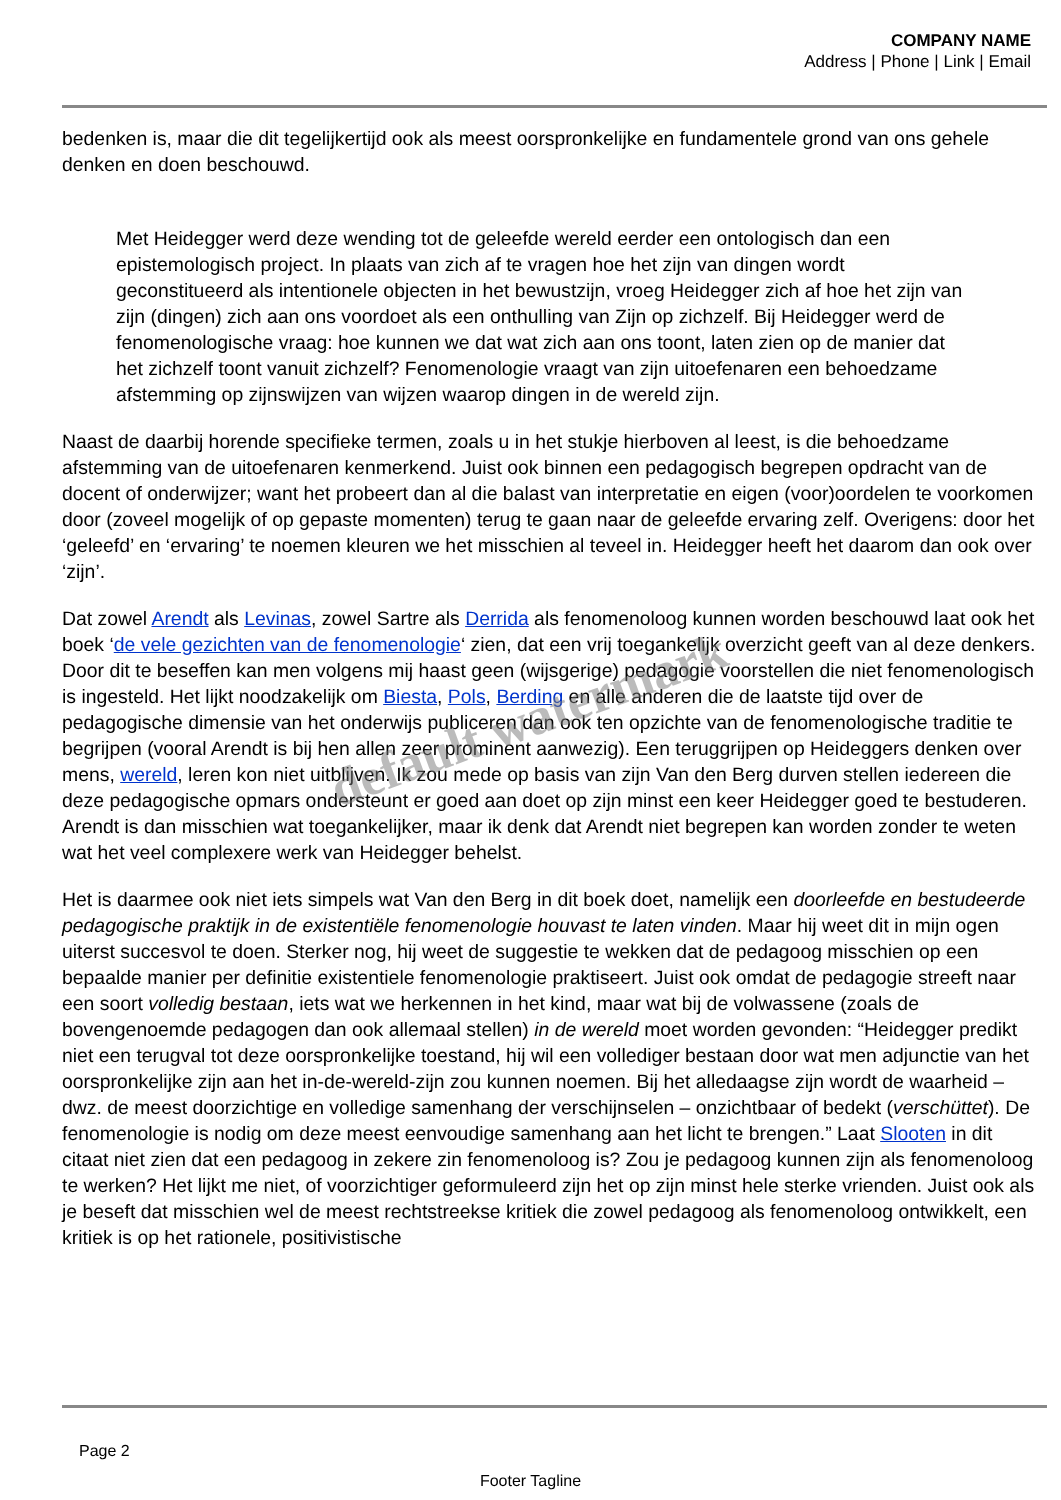COMPANY NAME
Address | Phone | Link | Email
bedenken is, maar die dit tegelijkertijd ook als meest oorspronkelijke en fundamentele grond van ons gehele denken en doen beschouwd.
Met Heidegger werd deze wending tot de geleefde wereld eerder een ontologisch dan een epistemologisch project. In plaats van zich af te vragen hoe het zijn van dingen wordt geconstitueerd als intentionele objecten in het bewustzijn, vroeg Heidegger zich af hoe het zijn van zijn (dingen) zich aan ons voordoet als een onthulling van Zijn op zichzelf. Bij Heidegger werd de fenomenologische vraag: hoe kunnen we dat wat zich aan ons toont, laten zien op de manier dat het zichzelf toont vanuit zichzelf? Fenomenologie vraagt van zijn uitoefenaren een behoedzame afstemming op zijnswijzen van wijzen waarop dingen in de wereld zijn.
Naast de daarbij horende specifieke termen, zoals u in het stukje hierboven al leest, is die behoedzame afstemming van de uitoefenaren kenmerkend. Juist ook binnen een pedagogisch begrepen opdracht van de docent of onderwijzer; want het probeert dan al die balast van interpretatie en eigen (voor)oordelen te voorkomen door (zoveel mogelijk of op gepaste momenten) terug te gaan naar de geleefde ervaring zelf. Overigens: door het ‘geleefd’ en ‘ervaring’ te noemen kleuren we het misschien al teveel in. Heidegger heeft het daarom dan ook over ‘zijn’.
Dat zowel Arendt als Levinas, zowel Sartre als Derrida als fenomenoloog kunnen worden beschouwd laat ook het boek ‘de vele gezichten van de fenomenologie‘ zien, dat een vrij toegankelijk overzicht geeft van al deze denkers. Door dit te beseffen kan men volgens mij haast geen (wijsgerige) pedagogie voorstellen die niet fenomenologisch is ingesteld. Het lijkt noodzakelijk om Biesta, Pols, Berding en alle anderen die de laatste tijd over de pedagogische dimensie van het onderwijs publiceren dan ook ten opzichte van de fenomenologische traditie te begrijpen (vooral Arendt is bij hen allen zeer prominent aanwezig). Een teruggrijpen op Heideggers denken over mens, wereld, leren kon niet uitblijven. Ik zou mede op basis van zijn Van den Berg durven stellen iedereen die deze pedagogische opmars ondersteunt er goed aan doet op zijn minst een keer Heidegger goed te bestuderen. Arendt is dan misschien wat toegankelijker, maar ik denk dat Arendt niet begrepen kan worden zonder te weten wat het veel complexere werk van Heidegger behelst.
Het is daarmee ook niet iets simpels wat Van den Berg in dit boek doet, namelijk een doorleefde en bestudeerde pedagogische praktijk in de existentiële fenomenologie houvast te laten vinden. Maar hij weet dit in mijn ogen uiterst succesvol te doen. Sterker nog, hij weet de suggestie te wekken dat de pedagoog misschien op een bepaalde manier per definitie existentiele fenomenologie praktiseert. Juist ook omdat de pedagogie streeft naar een soort volledig bestaan, iets wat we herkennen in het kind, maar wat bij de volwassene (zoals de bovengenoemde pedagogen dan ook allemaal stellen) in de wereld moet worden gevonden: “Heidegger predikt niet een terugval tot deze oorspronkelijke toestand, hij wil een vollediger bestaan door wat men adjunctie van het oorspronkelijke zijn aan het in-de-wereld-zijn zou kunnen noemen. Bij het alledaagse zijn wordt de waarheid – dwz. de meest doorzichtige en volledige samenhang der verschijnselen – onzichtbaar of bedekt (verschüttet). De fenomenologie is nodig om deze meest eenvoudige samenhang aan het licht te brengen.” Laat Slooten in dit citaat niet zien dat een pedagoog in zekere zin fenomenoloog is? Zou je pedagoog kunnen zijn als fenomenoloog te werken? Het lijkt me niet, of voorzichtiger geformuleerd zijn het op zijn minst hele sterke vrienden. Juist ook als je beseft dat misschien wel de meest rechtstreekse kritiek die zowel pedagoog als fenomenoloog ontwikkelt, een kritiek is op het rationele, positivistische
default watermark
Page 2
Footer Tagline